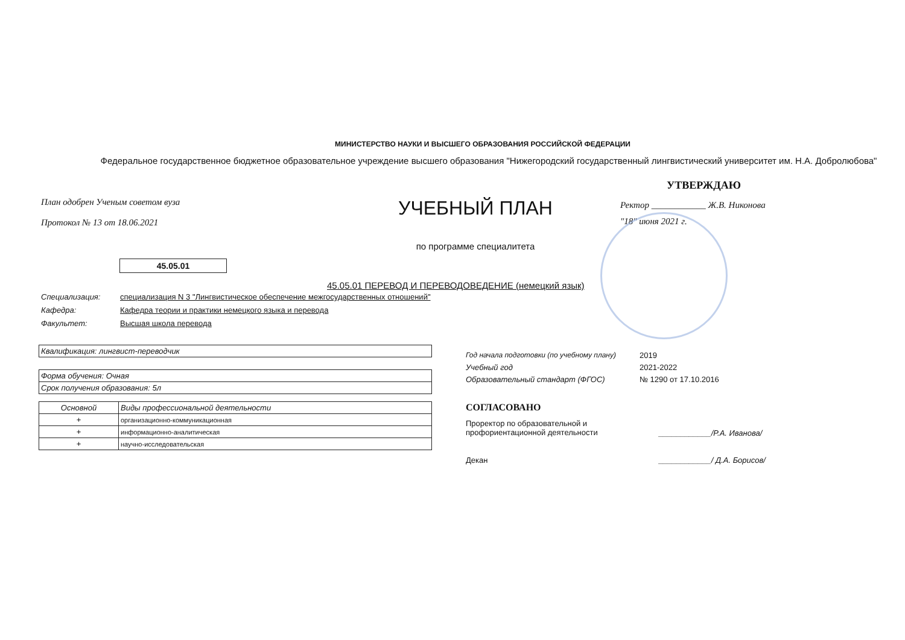МИНИСТЕРСТВО НАУКИ И ВЫСШЕГО ОБРАЗОВАНИЯ РОССИЙСКОЙ ФЕДЕРАЦИИ
Федеральное государственное бюджетное образовательное учреждение высшего образования "Нижегородский государственный лингвистический университет им. Н.А. Добролюбова"
План одобрен Ученым советом вуза
Протокол № 13 от 18.06.2021
УЧЕБНЫЙ ПЛАН
по программе специалитета
УТВЕРЖДАЮ
Ректор ____________ Ж.В. Никонова
"18" июня 2021 г.
45.05.01
45.05.01 ПЕРЕВОД И ПЕРЕВОДОВЕДЕНИЕ (немецкий язык)
Специализация: специализация N 3 "Лингвистическое обеспечение межгосударственных отношений"
Кафедра: Кафедра теории и практики немецкого языка и перевода
Факультет: Высшая школа перевода
| Квалификация: лингвист-переводчик |
| Форма обучения: Очная |
| Срок получения образования: 5л |
| Основной | Виды профессиональной деятельности |
| + | организационно-коммуникационная |
| + | информационно-аналитическая |
| + | научно-исследовательская |
Год начала подготовки (по учебному плану) 2019
Учебный год 2021-2022
Образовательный стандарт (ФГОС) № 1290 от 17.10.2016
СОГЛАСОВАНО
Проректор по образовательной и профориентационной деятельности ____________/Р.А. Иванова/
Декан ____________/ Д.А. Борисов/